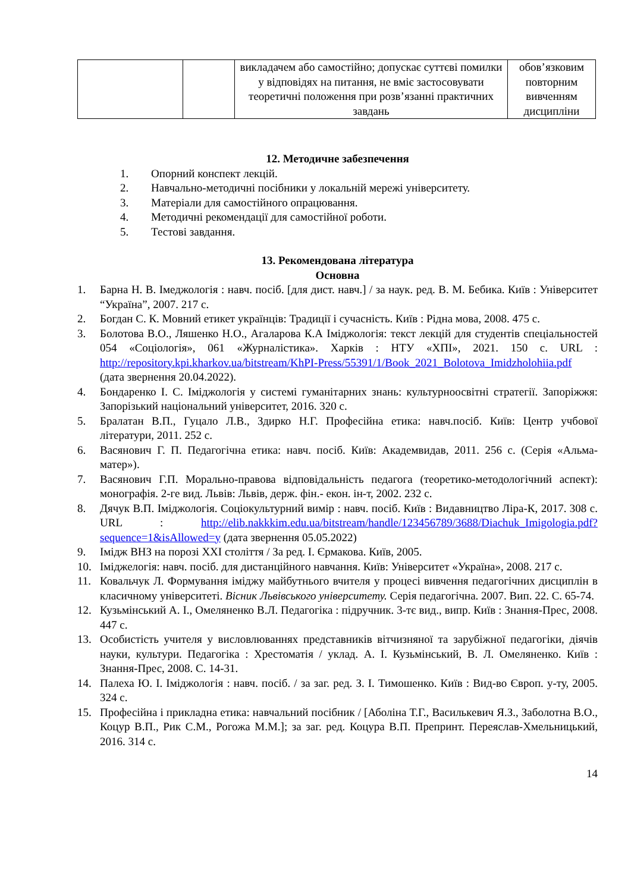| | | викладачем або самостійно; допускає суттєві помилки у відповідях на питання, не вміє застосовувати теоретичні положення при розв’язанні практичних завдань | обов’язковим повторним вивченням дисципліни |
12. Методичне забезпечення
1. Опорний конспект лекцій.
2. Навчально-методичні посібники у локальній мережі університету.
3. Матеріали для самостійного опрацювання.
4. Методичні рекомендації для самостійної роботи.
5. Тестові завдання.
13. Рекомендована література
Основна
1. Барна Н. В. Імеджологія : навч. посіб. [для дист. навч.] / за наук. ред. В. М. Бебика. Київ : Університет “Україна”, 2007. 217 с.
2. Богдан С. К. Мовний етикет українців: Традиції і сучасність. Київ : Рідна мова, 2008. 475 с.
3. Болотова В.О., Ляшенко Н.О., Агаларова К.А Іміджологія: текст лекцій для студентів спеціальностей 054 «Соціологія», 061 «Журналістика». Харків : НТУ «ХПІ», 2021. 150 с. URL : http://repository.kpi.kharkov.ua/bitstream/KhPI-Press/55391/1/Book_2021_Bolotova_Imidzholohiia.pdf (дата звернення 20.04.2022).
4. Бондаренко І. С. Іміджологія у системі гуманітарних знань: культурноосвітні стратегії. Запоріжжя: Запорізький національний університет, 2016. 320 с.
5. Бралатан В.П., Гуцало Л.В., Здирко Н.Г. Професійна етика: навч.посіб. Київ: Центр учбової літератури, 2011. 252 с.
6. Васянович Г. П. Педагогічна етика: навч. посіб. Київ: Академвидав, 2011. 256 с. (Серія «Альма-матер»).
7. Васянович Г.П. Морально-правова відповідальність педагога (теоретико-методологічний аспект): монографія. 2-ге вид. Львів: Львів, держ. фін.- екон. ін-т, 2002. 232 с.
8. Дячук В.П. Іміджологія. Соціокультурний вимір : навч. посіб. Київ : Видавництво Ліра-К, 2017. 308 с. URL : http://elib.nakkkim.edu.ua/bitstream/handle/123456789/3688/Diachuk_Imigologia.pdf?sequence=1&isAllowed=y (дата звернення 05.05.2022)
9. Імідж ВНЗ на порозі XXI століття / За ред. І. Єрмакова. Київ, 2005.
10. Іміджелогія: навч. посіб. для дистанційного навчання. Київ: Університет «Україна», 2008. 217 с.
11. Ковальчук Л. Формування іміджу майбутнього вчителя у процесі вивчення педагогічних дисциплін в класичному університеті. Вісник Львівського університету. Серія педагогічна. 2007. Вип. 22. С. 65-74.
12. Кузьмінський А. І., Омеляненко В.Л. Педагогіка : підручник. 3-тє вид., випр. Київ : Знання-Прес, 2008. 447 с.
13. Особистість учителя у висловлюваннях представників вітчизняної та зарубіжної педагогіки, діячів науки, культури. Педагогіка : Хрестоматія / уклад. А. І. Кузьмінський, В. Л. Омеляненко. Київ : Знання-Прес, 2008. С. 14-31.
14. Палеха Ю. І. Іміджологія : навч. посіб. / за заг. ред. З. І. Тимошенко. Київ : Вид-во Європ. у-ту, 2005. 324 с.
15. Професійна і прикладна етика: навчальний посібник / [Аболіна Т.Г., Василькевич Я.З., Заболотна В.О., Коцур В.П., Рик С.М., Рогожа М.М.]; за заг. ред. Коцура В.П. Препринт. Переяслав-Хмельницький, 2016. 314 с.
14